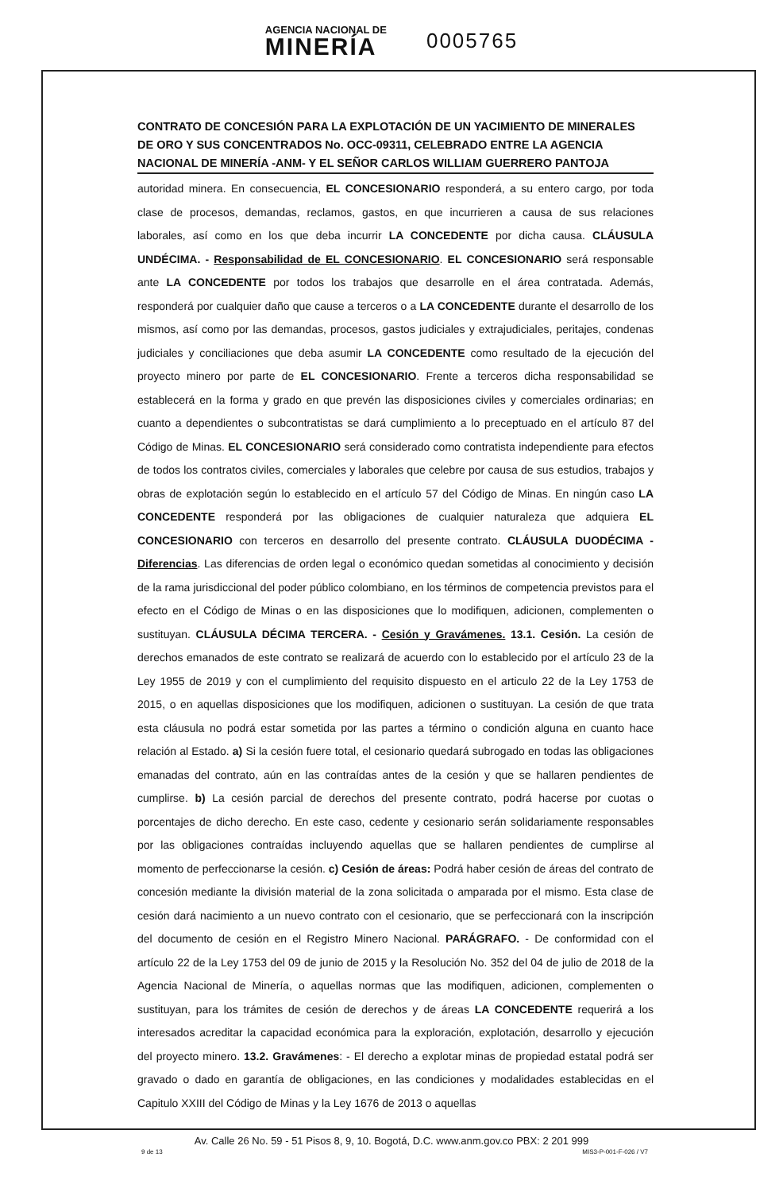AGENCIA NACIONAL DE
MINERÍA
0005765
CONTRATO DE CONCESIÓN PARA LA EXPLOTACIÓN DE UN YACIMIENTO DE MINERALES DE ORO Y SUS CONCENTRADOS No. OCC-09311, CELEBRADO ENTRE LA AGENCIA NACIONAL DE MINERÍA -ANM- Y EL SEÑOR CARLOS WILLIAM GUERRERO PANTOJA
autoridad minera. En consecuencia, EL CONCESIONARIO responderá, a su entero cargo, por toda clase de procesos, demandas, reclamos, gastos, en que incurrieren a causa de sus relaciones laborales, así como en los que deba incurrir LA CONCEDENTE por dicha causa. CLÁUSULA UNDÉCIMA. - Responsabilidad de EL CONCESIONARIO. EL CONCESIONARIO será responsable ante LA CONCEDENTE por todos los trabajos que desarrolle en el área contratada. Además, responderá por cualquier daño que cause a terceros o a LA CONCEDENTE durante el desarrollo de los mismos, así como por las demandas, procesos, gastos judiciales y extrajudiciales, peritajes, condenas judiciales y conciliaciones que deba asumir LA CONCEDENTE como resultado de la ejecución del proyecto minero por parte de EL CONCESIONARIO. Frente a terceros dicha responsabilidad se establecerá en la forma y grado en que prevén las disposiciones civiles y comerciales ordinarias; en cuanto a dependientes o subcontratistas se dará cumplimiento a lo preceptuado en el artículo 87 del Código de Minas. EL CONCESIONARIO será considerado como contratista independiente para efectos de todos los contratos civiles, comerciales y laborales que celebre por causa de sus estudios, trabajos y obras de explotación según lo establecido en el artículo 57 del Código de Minas. En ningún caso LA CONCEDENTE responderá por las obligaciones de cualquier naturaleza que adquiera EL CONCESIONARIO con terceros en desarrollo del presente contrato. CLÁUSULA DUODÉCIMA - Diferencias. Las diferencias de orden legal o económico quedan sometidas al conocimiento y decisión de la rama jurisdiccional del poder público colombiano, en los términos de competencia previstos para el efecto en el Código de Minas o en las disposiciones que lo modifiquen, adicionen, complementen o sustituyan. CLÁUSULA DÉCIMA TERCERA. - Cesión y Gravámenes. 13.1. Cesión. La cesión de derechos emanados de este contrato se realizará de acuerdo con lo establecido por el artículo 23 de la Ley 1955 de 2019 y con el cumplimiento del requisito dispuesto en el articulo 22 de la Ley 1753 de 2015, o en aquellas disposiciones que los modifiquen, adicionen o sustituyan. La cesión de que trata esta cláusula no podrá estar sometida por las partes a término o condición alguna en cuanto hace relación al Estado. a) Si la cesión fuere total, el cesionario quedará subrogado en todas las obligaciones emanadas del contrato, aún en las contraídas antes de la cesión y que se hallaren pendientes de cumplirse. b) La cesión parcial de derechos del presente contrato, podrá hacerse por cuotas o porcentajes de dicho derecho. En este caso, cedente y cesionario serán solidariamente responsables por las obligaciones contraídas incluyendo aquellas que se hallaren pendientes de cumplirse al momento de perfeccionarse la cesión. c) Cesión de áreas: Podrá haber cesión de áreas del contrato de concesión mediante la división material de la zona solicitada o amparada por el mismo. Esta clase de cesión dará nacimiento a un nuevo contrato con el cesionario, que se perfeccionará con la inscripción del documento de cesión en el Registro Minero Nacional. PARÁGRAFO. - De conformidad con el artículo 22 de la Ley 1753 del 09 de junio de 2015 y la Resolución No. 352 del 04 de julio de 2018 de la Agencia Nacional de Minería, o aquellas normas que las modifiquen, adicionen, complementen o sustituyan, para los trámites de cesión de derechos y de áreas LA CONCEDENTE requerirá a los interesados acreditar la capacidad económica para la exploración, explotación, desarrollo y ejecución del proyecto minero. 13.2. Gravámenes: - El derecho a explotar minas de propiedad estatal podrá ser gravado o dado en garantía de obligaciones, en las condiciones y modalidades establecidas en el Capitulo XXIII del Código de Minas y la Ley 1676 de 2013 o aquellas
Av. Calle 26 No. 59 - 51 Pisos 8, 9, 10. Bogotá, D.C. www.anm.gov.co PBX: 2 201 999
9 de 13 MIS3-P-001-F-026 / V7